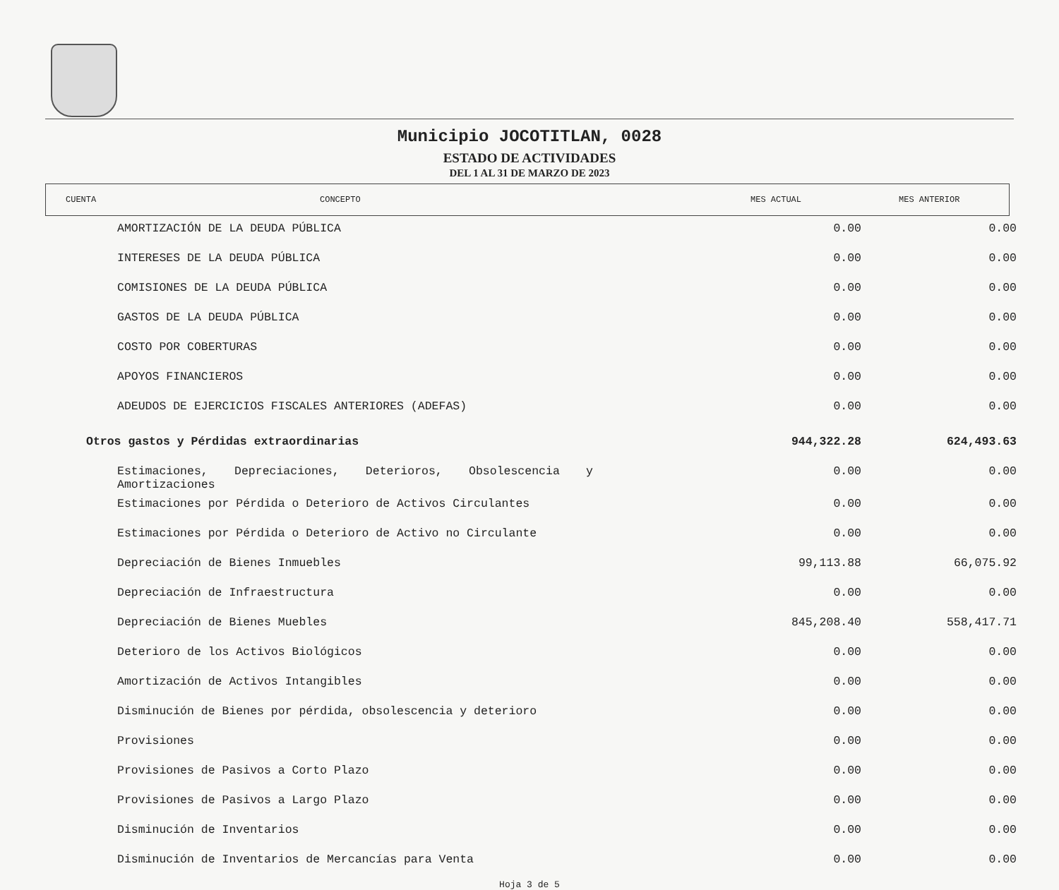Municipio JOCOTITLAN, 0028
ESTADO DE ACTIVIDADES
DEL 1 AL 31 DE MARZO DE 2023
CUENTA CONCEPTO MES ACTUAL MES ANTERIOR
| AMORTIZACIÓN DE LA DEUDA PÚBLICA | 0.00 | 0.00 |
| INTERESES DE LA DEUDA PÚBLICA | 0.00 | 0.00 |
| COMISIONES DE LA DEUDA PÚBLICA | 0.00 | 0.00 |
| GASTOS DE LA DEUDA PÚBLICA | 0.00 | 0.00 |
| COSTO POR COBERTURAS | 0.00 | 0.00 |
| APOYOS FINANCIEROS | 0.00 | 0.00 |
| ADEUDOS DE EJERCICIOS FISCALES ANTERIORES (ADEFAS) | 0.00 | 0.00 |
| Otros gastos y Pérdidas extraordinarias | 944,322.28 | 624,493.63 |
| Estimaciones, Depreciaciones, Deterioros, Obsolescencia y Amortizaciones | 0.00 | 0.00 |
| Estimaciones por Pérdida o Deterioro de Activos Circulantes | 0.00 | 0.00 |
| Estimaciones por Pérdida o Deterioro de Activo no Circulante | 0.00 | 0.00 |
| Depreciación de Bienes Inmuebles | 99,113.88 | 66,075.92 |
| Depreciación de Infraestructura | 0.00 | 0.00 |
| Depreciación de Bienes Muebles | 845,208.40 | 558,417.71 |
| Deterioro de los Activos Biológicos | 0.00 | 0.00 |
| Amortización de Activos Intangibles | 0.00 | 0.00 |
| Disminución de Bienes por pérdida, obsolescencia y deterioro | 0.00 | 0.00 |
| Provisiones | 0.00 | 0.00 |
| Provisiones de Pasivos a Corto Plazo | 0.00 | 0.00 |
| Provisiones de Pasivos a Largo Plazo | 0.00 | 0.00 |
| Disminución de Inventarios | 0.00 | 0.00 |
| Disminución de Inventarios de Mercancías para Venta | 0.00 | 0.00 |
Hoja 3 de 5